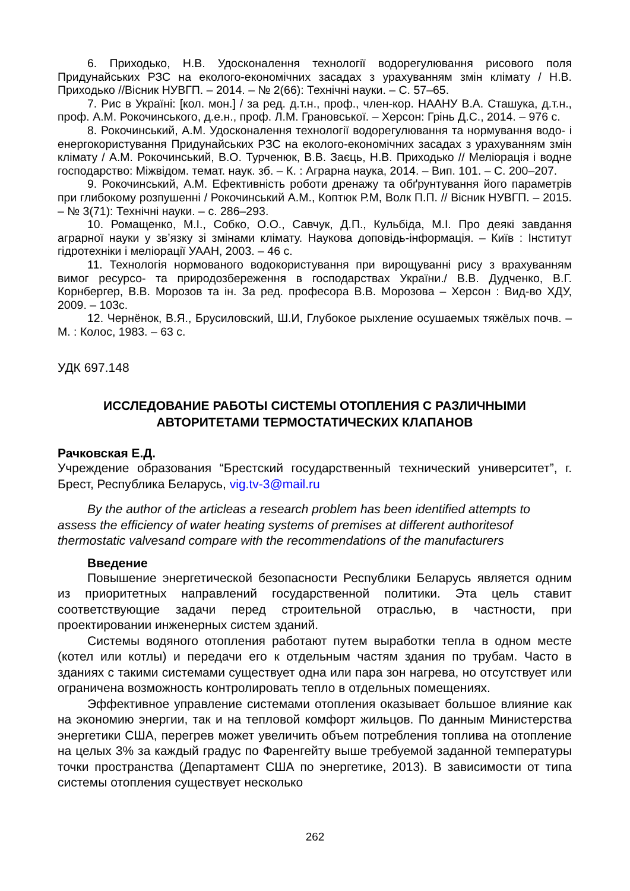6. Приходько, Н.В. Удосконалення технології водорегулювання рисового поля Придунайських РЗС на еколого-економічних засадах з урахуванням змін клімату / Н.В. Приходько //Вісник НУВГП. – 2014. – № 2(66): Технічні науки. – С. 57–65.
7. Рис в Україні: [кол. мон.] / за ред. д.т.н., проф., член-кор. НААНУ В.А. Сташука, д.т.н., проф. А.М. Рокочинського, д.е.н., проф. Л.М. Грановської. – Херсон: Грінь Д.С., 2014. – 976 с.
8. Рокочинський, А.М. Удосконалення технології водорегулювання та нормування водо- і енергокористування Придунайських РЗС на еколого-економічних засадах з урахуванням змін клімату / А.М. Рокочинський, В.О. Турченюк, В.В. Заєць, Н.В. Приходько // Меліорація і водне господарство: Міжвідом. темат. наук. зб. – К. : Аграрна наука, 2014. – Вип. 101. – С. 200–207.
9. Рокочинський, А.М. Ефективність роботи дренажу та обґрунтування його параметрів при глибокому розпушенні / Рокочинський А.М., Коптюк Р.М, Волк П.П. // Вісник НУВГП. – 2015. – № 3(71): Технічні науки. – с. 286–293.
10. Ромащенко, М.І., Собко, О.О., Савчук, Д.П., Кульбіда, М.І. Про деякі завдання аграрної науки у зв’язку зі змінами клімату. Наукова доповідь-інформація. – Київ : Інститут гідротехніки і меліорації УААН, 2003. – 46 с.
11. Технологія нормованого водокористування при вирощуванні рису з врахуванням вимог ресурсо- та природозбереження в господарствах України./ В.В. Дудченко, В.Г. Корнбергер, В.В. Морозов та ін. За ред. професора В.В. Морозова – Херсон : Вид-во ХДУ, 2009. – 103с.
12. Чернёнок, В.Я., Брусиловский, Ш.И, Глубокое рыхление осушаемых тяжёлых почв. – М. : Колос, 1983. – 63 с.
УДК 697.148
ИССЛЕДОВАНИЕ РАБОТЫ СИСТЕМЫ ОТОПЛЕНИЯ С РАЗЛИЧНЫМИ АВТОРИТЕТАМИ ТЕРМОСТАТИЧЕСКИХ КЛАПАНОВ
Рачковская Е.Д.
Учреждение образования “Брестский государственный технический университет”, г. Брест, Республика Беларусь, vig.tv-3@mail.ru
By the author of the articleas a research problem has been identified attempts to assess the efficiency of water heating systems of premises at different authoritesof thermostatic valvesand compare with the recommendations of the manufacturers
Введение
Повышение энергетической безопасности Республики Беларусь является одним из приоритетных направлений государственной политики. Эта цель ставит соответствующие задачи перед строительной отраслью, в частности, при проектировании инженерных систем зданий.
Системы водяного отопления работают путем выработки тепла в одном месте (котел или котлы) и передачи его к отдельным частям здания по трубам. Часто в зданиях с такими системами существует одна или пара зон нагрева, но отсутствует или ограничена возможность контролировать тепло в отдельных помещениях.
Эффективное управление системами отопления оказывает большое влияние как на экономию энергии, так и на тепловой комфорт жильцов. По данным Министерства энергетики США, перегрев может увеличить объем потребления топлива на отопление на целых 3% за каждый градус по Фаренгейту выше требуемой заданной температуры точки пространства (Департамент США по энергетике, 2013). В зависимости от типа системы отопления существует несколько
262